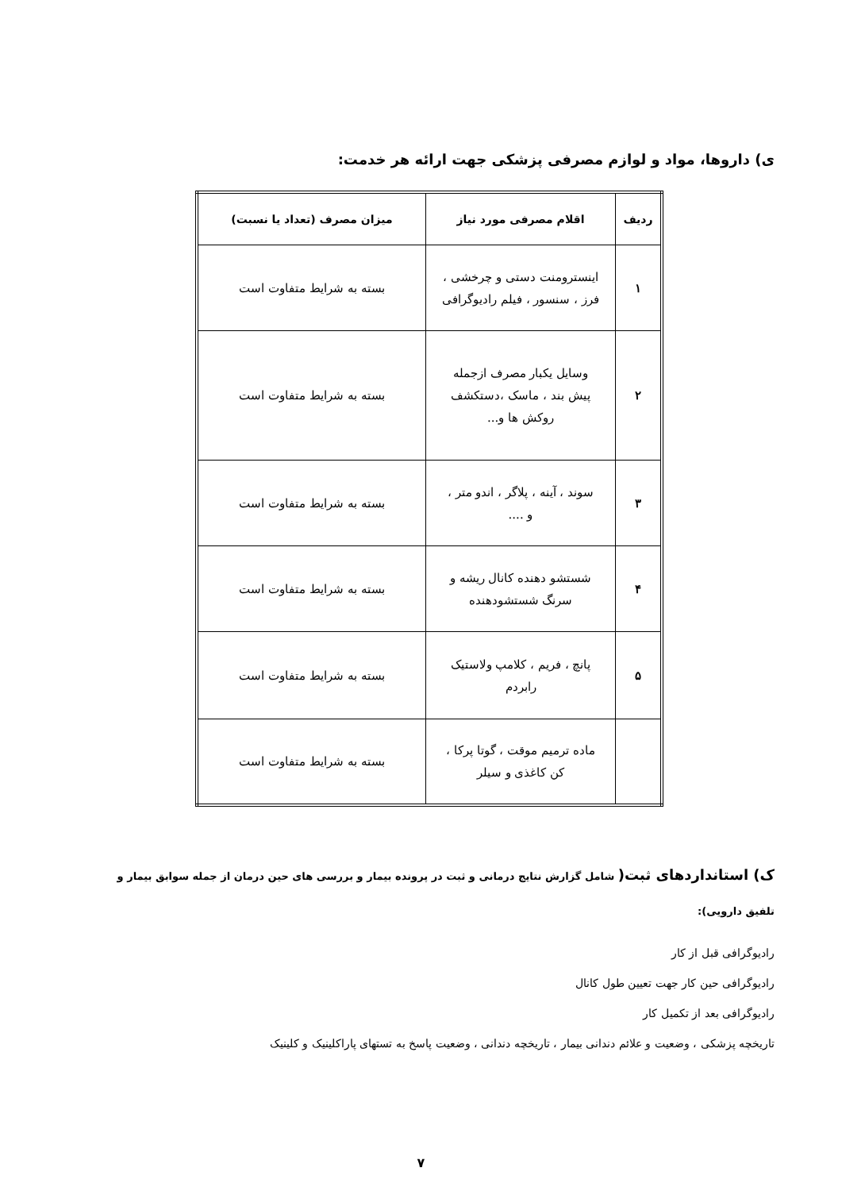ی) داروها، مواد و لوازم مصرفی پزشکی جهت ارائه هر خدمت:
| ردیف | اقلام مصرفی مورد نیاز | میزان مصرف (تعداد یا نسبت) |
| --- | --- | --- |
| ۱ | اینسترومنت دستی و چرخشی ، فرز ، سنسور ، فیلم رادیوگرافی | بسته به شرایط متفاوت است |
| ۲ | وسایل یکبار مصرف ازجمله پیش بند ، ماسک ،دستکشف روکش ها و... | بسته به شرایط متفاوت است |
| ۳ | سوند ، آینه ، پلاگر ، اندو متر ، و .... | بسته به شرایط متفاوت است |
| ۴ | شستشو دهنده کانال ریشه و سرنگ شستشودهنده | بسته به شرایط متفاوت است |
| ۵ | پانچ ، فریم ، کلامپ ولاستیک رابردم | بسته به شرایط متفاوت است |
| | ماده ترمیم موقت ، گوتا پرکا ، کن کاغذی و سیلر | بسته به شرایط متفاوت است |
ک) استانداردهای ثبت( شامل گزارش نتایج درمانی و ثبت در پرونده بیمار و بررسی های حین درمان از جمله سوابق بیمار و تلفیق دارویی):
رادیوگرافی قبل از کار
رادیوگرافی حین کار جهت تعیین طول کانال
رادیوگرافی بعد از تکمیل کار
تاریخچه پزشکی ، وضعیت و علائم دندانی بیمار ، تاریخچه دندانی ، وضعیت پاسخ به تستهای پاراکلینیک و کلینیک
۷